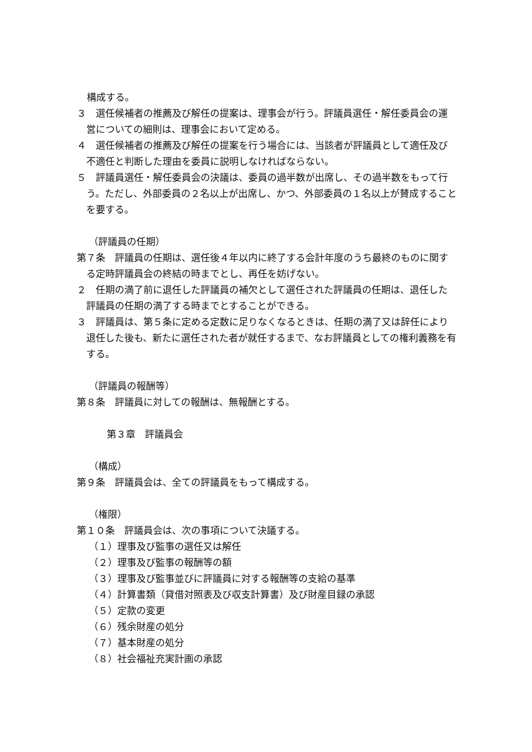構成する。
３　選任候補者の推薦及び解任の提案は、理事会が行う。評議員選任・解任委員会の運営についての細則は、理事会において定める。
４　選任候補者の推薦及び解任の提案を行う場合には、当該者が評議員として適任及び不適任と判断した理由を委員に説明しなければならない。
５　評議員選任・解任委員会の決議は、委員の過半数が出席し、その過半数をもって行う。ただし、外部委員の２名以上が出席し、かつ、外部委員の１名以上が賛成することを要する。
（評議員の任期）
第７条　評議員の任期は、選任後４年以内に終了する会計年度のうち最終のものに関する定時評議員会の終結の時までとし、再任を妨げない。
２　任期の満了前に退任した評議員の補欠として選任された評議員の任期は、退任した評議員の任期の満了する時までとすることができる。
３　評議員は、第５条に定める定数に足りなくなるときは、任期の満了又は辞任により退任した後も、新たに選任された者が就任するまで、なお評議員としての権利義務を有する。
（評議員の報酬等）
第８条　評議員に対しての報酬は、無報酬とする。
第３章　評議員会
（構成）
第９条　評議員会は、全ての評議員をもって構成する。
（権限）
第１０条　評議員会は、次の事項について決議する。
（１）理事及び監事の選任又は解任
（２）理事及び監事の報酬等の額
（３）理事及び監事並びに評議員に対する報酬等の支給の基準
（４）計算書類（貸借対照表及び収支計算書）及び財産目録の承認
（５）定款の変更
（６）残余財産の処分
（７）基本財産の処分
（８）社会福祉充実計画の承認